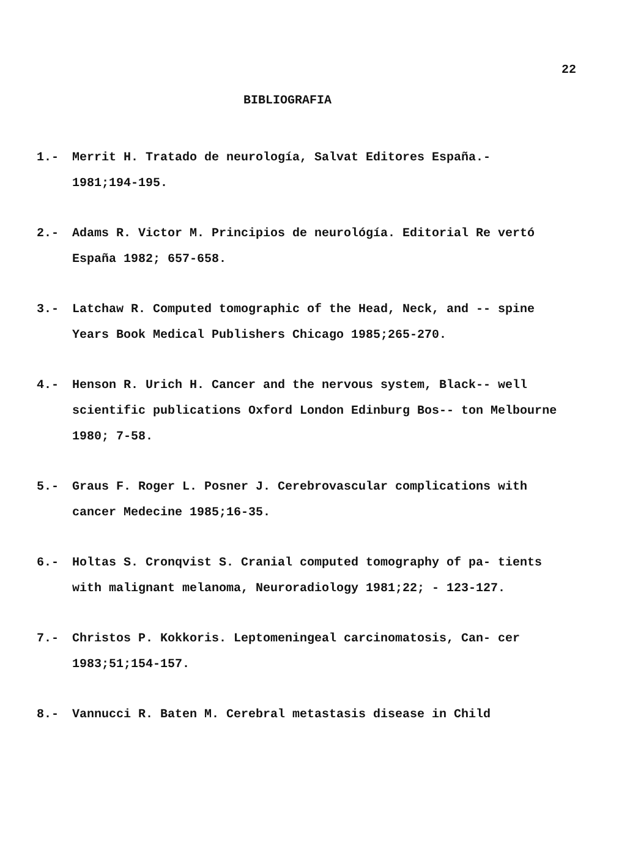22
BIBLIOGRAFIA
1.- Merrit H. Tratado de neurología, Salvat Editores España.- 1981;194-195.
2.- Adams R. Victor M. Principios de neurológía. Editorial Re vertó España 1982; 657-658.
3.- Latchaw R. Computed tomographic of the Head, Neck, and -- spine Years Book Medical Publishers Chicago 1985;265-270.
4.- Henson R. Urich H. Cancer and the nervous system, Black-- well scientific publications Oxford London Edinburg Bos-- ton Melbourne 1980; 7-58.
5.- Graus F. Roger L. Posner J. Cerebrovascular complications with cancer Medecine 1985;16-35.
6.- Holtas S. Cronqvist S. Cranial computed tomography of pa- tients with malignant melanoma, Neuroradiology 1981;22; - 123-127.
7.- Christos P. Kokkoris. Leptomeningeal carcinomatosis, Can- cer 1983;51;154-157.
8.- Vannucci R. Baten M. Cerebral metastasis disease in Child